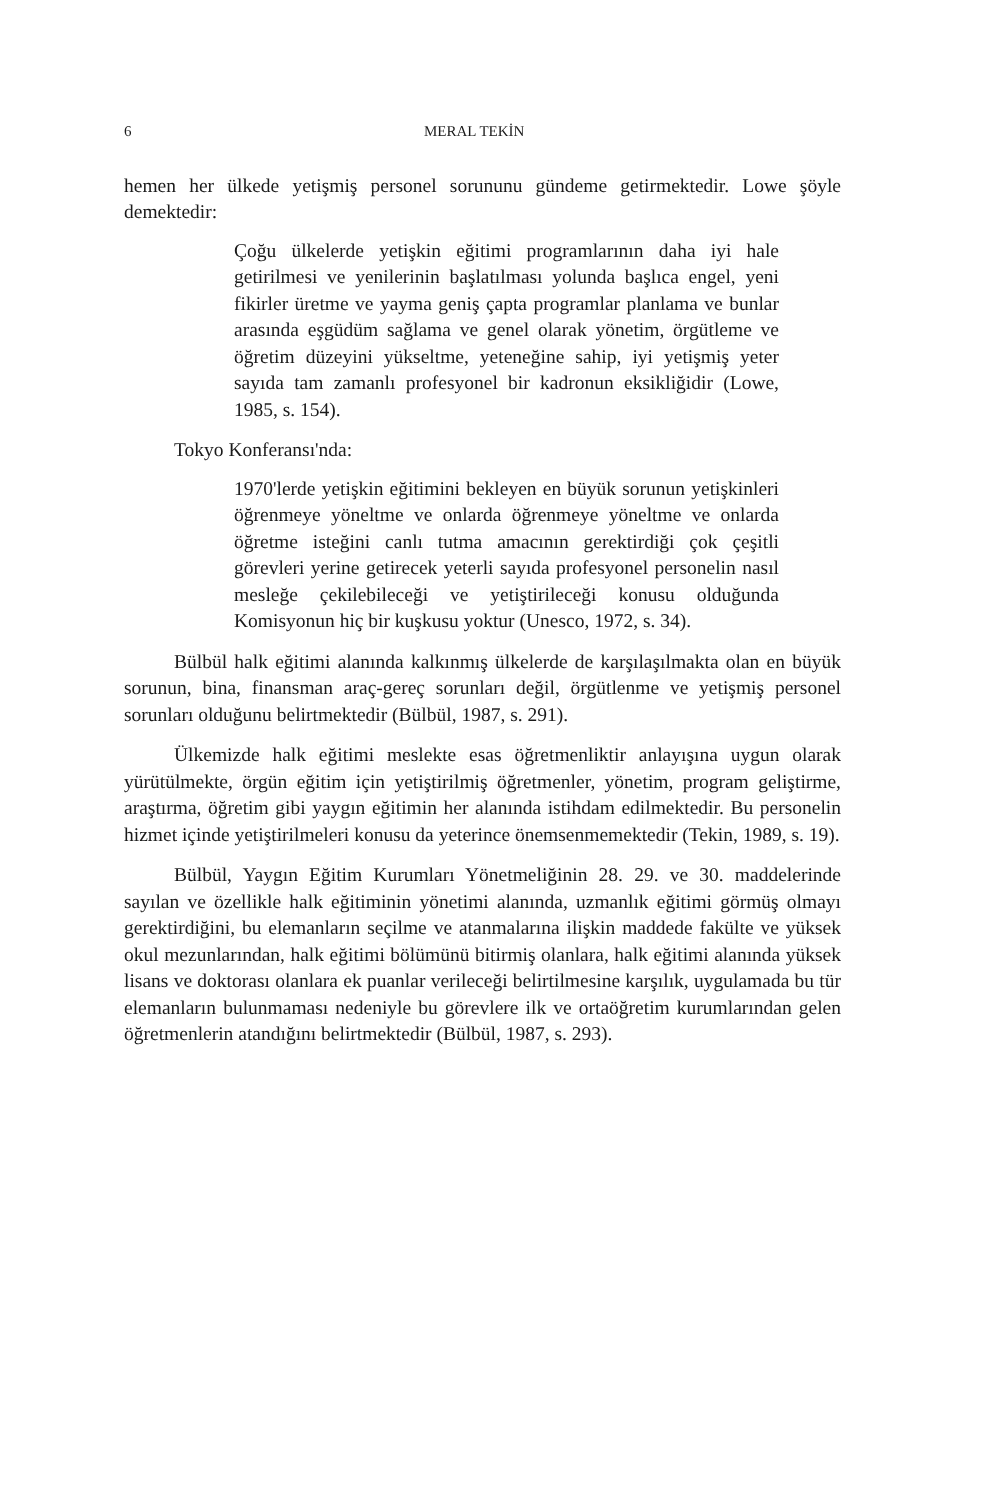6 MERAL TEKİN
hemen her ülkede yetişmiş personel sorununu gündeme getirmektedir. Lowe şöyle demektedir:
Çoğu ülkelerde yetişkin eğitimi programlarının daha iyi hale getirilmesi ve yenilerinin başlatılması yolunda başlıca engel, yeni fikirler üretme ve yayma geniş çapta programlar planlama ve bunlar arasında eşgüdüm sağlama ve genel olarak yönetim, örgütleme ve öğretim düzeyini yükseltme, yeteneğine sahip, iyi yetişmiş yeter sayıda tam zamanlı profesyonel bir kadronun eksikliğidir (Lowe, 1985, s. 154).
Tokyo Konferansı'nda:
1970'lerde yetişkin eğitimini bekleyen en büyük sorunun yetişkinleri öğrenmeye yöneltme ve onlarda öğrenmeye yöneltme ve onlarda öğretme isteğini canlı tutma amacının gerektirdiği çok çeşitli görevleri yerine getirecek yeterli sayıda profesyonel personelin nasıl mesleğe çekilebileceği ve yetiştirileceği konusu olduğunda Komisyonun hiç bir kuşkusu yoktur (Unesco, 1972, s. 34).
Bülbül halk eğitimi alanında kalkınmış ülkelerde de karşılaşılmakta olan en büyük sorunun, bina, finansman araç-gereç sorunları değil, örgütlenme ve yetişmiş personel sorunları olduğunu belirtmektedir (Bülbül, 1987, s. 291).
Ülkemizde halk eğitimi meslekte esas öğretmenliktir anlayışına uygun olarak yürütülmekte, örgün eğitim için yetiştirilmiş öğretmenler, yönetim, program geliştirme, araştırma, öğretim gibi yaygın eğitimin her alanında istihdam edilmektedir. Bu personelin hizmet içinde yetiştirilmeleri konusu da yeterince önemsenmemektedir (Tekin, 1989, s. 19).
Bülbül, Yaygın Eğitim Kurumları Yönetmeliğinin 28. 29. ve 30. maddelerinde sayılan ve özellikle halk eğitiminin yönetimi alanında, uzmanlık eğitimi görmüş olmayı gerektirdiğini, bu elemanların seçilme ve atanmalarına ilişkin maddede fakülte ve yüksek okul mezunlarından, halk eğitimi bölümünü bitirmiş olanlara, halk eğitimi alanında yüksek lisans ve doktorası olanlara ek puanlar verileceği belirtilmesine karşılık, uygulamada bu tür elemanların bulunmaması nedeniyle bu görevlere ilk ve ortaöğretim kurumlarından gelen öğretmenlerin atandığını belirtmektedir (Bülbül, 1987, s. 293).